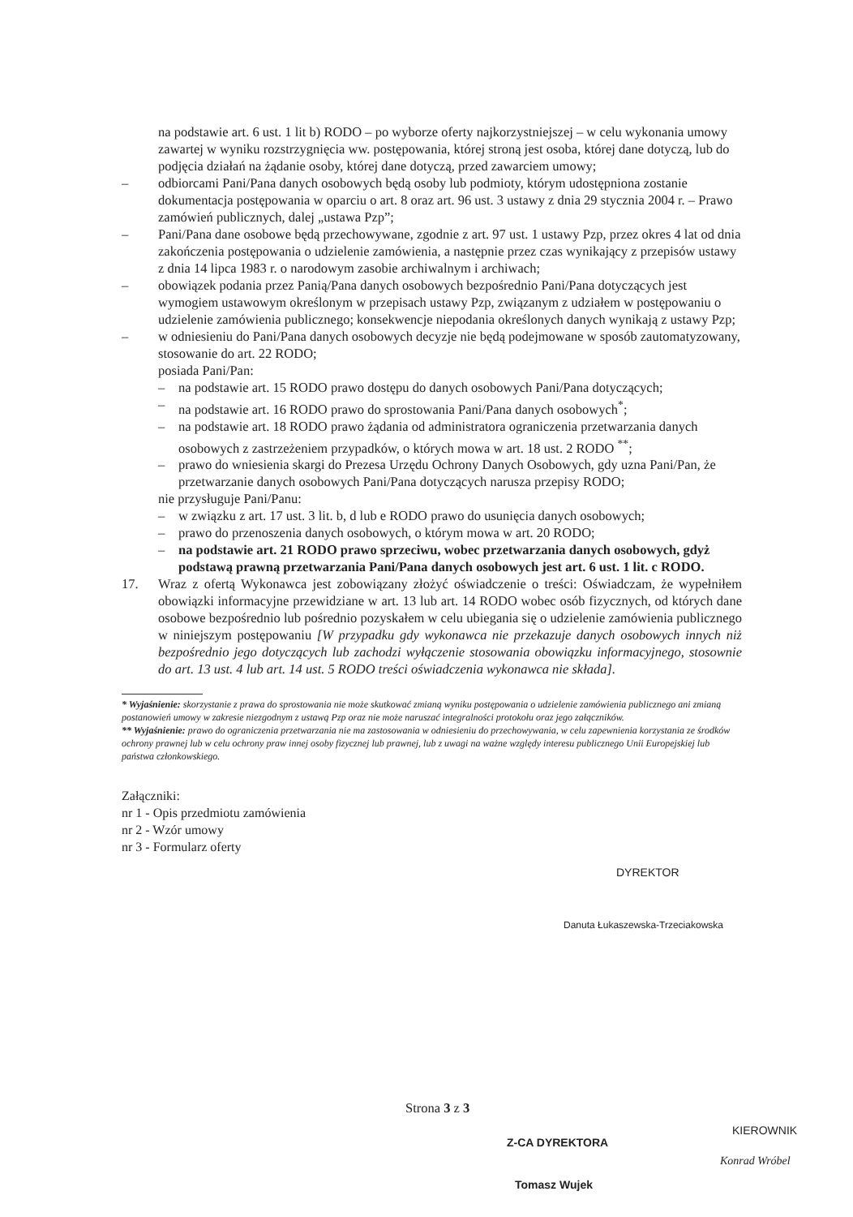na podstawie art. 6 ust. 1 lit b) RODO – po wyborze oferty najkorzystniejszej – w celu wykonania umowy zawartej w wyniku rozstrzygnięcia ww. postępowania, której stroną jest osoba, której dane dotyczą, lub do podjęcia działań na żądanie osoby, której dane dotyczą, przed zawarciem umowy;
– odbiorcami Pani/Pana danych osobowych będą osoby lub podmioty, którym udostępniona zostanie dokumentacja postępowania w oparciu o art. 8 oraz art. 96 ust. 3 ustawy z dnia 29 stycznia 2004 r. – Prawo zamówień publicznych, dalej „ustawa Pzp”;
– Pani/Pana dane osobowe będą przechowywane, zgodnie z art. 97 ust. 1 ustawy Pzp, przez okres 4 lat od dnia zakończenia postępowania o udzielenie zamówienia, a następnie przez czas wynikający z przepisów ustawy z dnia 14 lipca 1983 r. o narodowym zasobie archiwalnym i archiwach;
– obowiązek podania przez Panią/Pana danych osobowych bezpośrednio Pani/Pana dotyczących jest wymogiem ustawowym określonym w przepisach ustawy Pzp, związanym z udziałem w postępowaniu o udzielenie zamówienia publicznego; konsekwencje niepodania określonych danych wynikają z ustawy Pzp;
– w odniesieniu do Pani/Pana danych osobowych decyzje nie będą podejmowane w sposób zautomatyzowany, stosowanie do art. 22 RODO;
posiada Pani/Pan:
– na podstawie art. 15 RODO prawo dostępu do danych osobowych Pani/Pana dotyczących;
– na podstawie art. 16 RODO prawo do sprostowania Pani/Pana danych osobowych<sup>*</sup>;
– na podstawie art. 18 RODO prawo żądania od administratora ograniczenia przetwarzania danych osobowych z zastrzeżeniem przypadków, o których mowa w art. 18 ust. 2 RODO <sup>**</sup>;
– prawo do wniesienia skargi do Prezesa Urzędu Ochrony Danych Osobowych, gdy uzna Pani/Pan, że przetwarzanie danych osobowych Pani/Pana dotyczących narusza przepisy RODO;
nie przysługuje Pani/Panu:
– w związku z art. 17 ust. 3 lit. b, d lub e RODO prawo do usunięcia danych osobowych;
– prawo do przenoszenia danych osobowych, o którym mowa w art. 20 RODO;
– na podstawie art. 21 RODO prawo sprzeciwu, wobec przetwarzania danych osobowych, gdyż podstawą prawną przetwarzania Pani/Pana danych osobowych jest art. 6 ust. 1 lit. c RODO.
17. Wraz z ofertą Wykonawca jest zobowiązany złożyć oświadczenie o treści: Oświadczam, że wypełniłem obowiązki informacyjne przewidziane w art. 13 lub art. 14 RODO wobec osób fizycznych, od których dane osobowe bezpośrednio lub pośrednio pozyskałem w celu ubiegania się o udzielenie zamówienia publicznego w niniejszym postępowaniu [W przypadku gdy wykonawca nie przekazuje danych osobowych innych niż bezpośrednio jego dotyczących lub zachodzi wyłączenie stosowania obowiązku informacyjnego, stosownie do art. 13 ust. 4 lub art. 14 ust. 5 RODO treści oświadczenia wykonawca nie składa].
* Wyjaśnienie: skorzystanie z prawa do sprostowania nie może skutkować zmianą wyniku postępowania o udzielenie zamówienia publicznego ani zmianą postanowień umowy w zakresie niezgodnym z ustawą Pzp oraz nie może naruszać integralności protokołu oraz jego załączników.
** Wyjaśnienie: prawo do ograniczenia przetwarzania nie ma zastosowania w odniesieniu do przechowywania, w celu zapewnienia korzystania ze środków ochrony prawnej lub w celu ochrony praw innej osoby fizycznej lub prawnej, lub z uwagi na ważne względy interesu publicznego Unii Europejskiej lub państwa członkowskiego.
Załączniki:
nr 1 - Opis przedmiotu zamówienia
nr 2 - Wzór umowy
nr 3 - Formularz oferty
DYREKTOR
Danuta Łukaszewska-Trzeciakowska
Strona 3 z 3
KIEROWNIK
Konrad Wróbel
Z-CA DYREKTORA
Tomasz Wujek